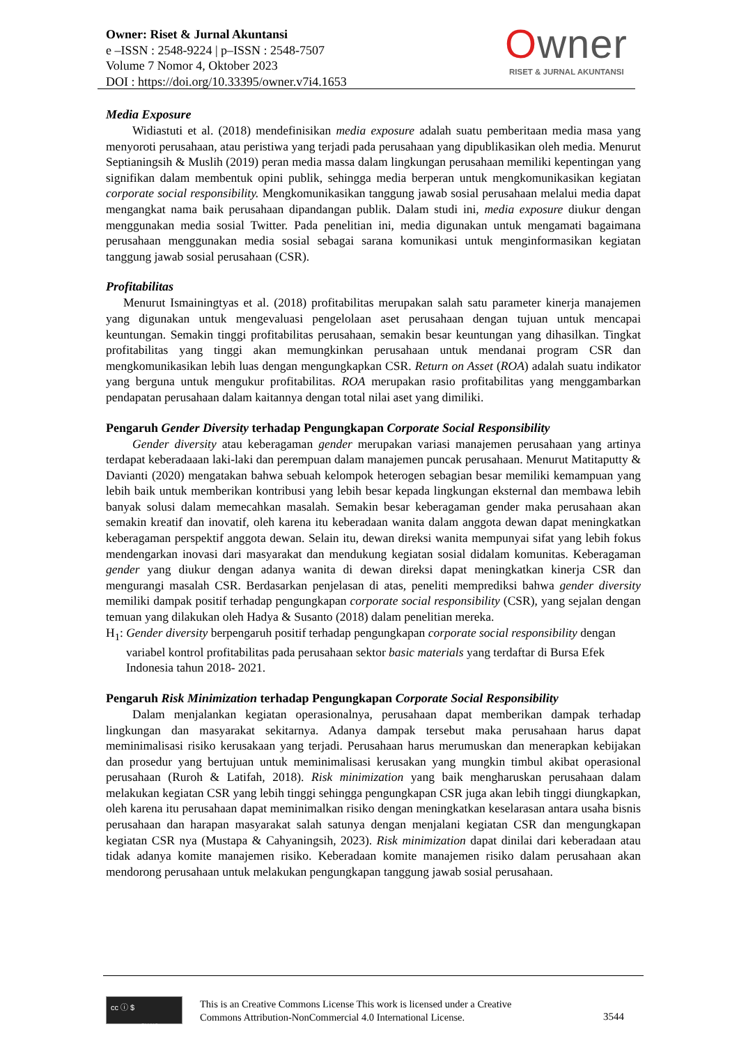Owner: Riset & Jurnal Akuntansi
e –ISSN : 2548-9224 | p–ISSN : 2548-7507
Volume 7 Nomor 4, Oktober 2023
DOI : https://doi.org/10.33395/owner.v7i4.1653
Owner
RISET & JURNAL AKUNTANSI
Media Exposure
Widiastuti et al. (2018) mendefinisikan media exposure adalah suatu pemberitaan media masa yang menyoroti perusahaan, atau peristiwa yang terjadi pada perusahaan yang dipublikasikan oleh media. Menurut Septianingsih & Muslih (2019) peran media massa dalam lingkungan perusahaan memiliki kepentingan yang signifikan dalam membentuk opini publik, sehingga media berperan untuk mengkomunikasikan kegiatan corporate social responsibility. Mengkomunikasikan tanggung jawab sosial perusahaan melalui media dapat mengangkat nama baik perusahaan dipandangan publik. Dalam studi ini, media exposure diukur dengan menggunakan media sosial Twitter. Pada penelitian ini, media digunakan untuk mengamati bagaimana perusahaan menggunakan media sosial sebagai sarana komunikasi untuk menginformasikan kegiatan tanggung jawab sosial perusahaan (CSR).
Profitabilitas
Menurut Ismainingtyas et al. (2018) profitabilitas merupakan salah satu parameter kinerja manajemen yang digunakan untuk mengevaluasi pengelolaan aset perusahaan dengan tujuan untuk mencapai keuntungan. Semakin tinggi profitabilitas perusahaan, semakin besar keuntungan yang dihasilkan. Tingkat profitabilitas yang tinggi akan memungkinkan perusahaan untuk mendanai program CSR dan mengkomunikasikan lebih luas dengan mengungkapkan CSR. Return on Asset (ROA) adalah suatu indikator yang berguna untuk mengukur profitabilitas. ROA merupakan rasio profitabilitas yang menggambarkan pendapatan perusahaan dalam kaitannya dengan total nilai aset yang dimiliki.
Pengaruh Gender Diversity terhadap Pengungkapan Corporate Social Responsibility
Gender diversity atau keberagaman gender merupakan variasi manajemen perusahaan yang artinya terdapat keberadaaan laki-laki dan perempuan dalam manajemen puncak perusahaan. Menurut Matitaputty & Davianti (2020) mengatakan bahwa sebuah kelompok heterogen sebagian besar memiliki kemampuan yang lebih baik untuk memberikan kontribusi yang lebih besar kepada lingkungan eksternal dan membawa lebih banyak solusi dalam memecahkan masalah. Semakin besar keberagaman gender maka perusahaan akan semakin kreatif dan inovatif, oleh karena itu keberadaan wanita dalam anggota dewan dapat meningkatkan keberagaman perspektif anggota dewan. Selain itu, dewan direksi wanita mempunyai sifat yang lebih fokus mendengarkan inovasi dari masyarakat dan mendukung kegiatan sosial didalam komunitas. Keberagaman gender yang diukur dengan adanya wanita di dewan direksi dapat meningkatkan kinerja CSR dan mengurangi masalah CSR. Berdasarkan penjelasan di atas, peneliti memprediksi bahwa gender diversity memiliki dampak positif terhadap pengungkapan corporate social responsibility (CSR), yang sejalan dengan temuan yang dilakukan oleh Hadya & Susanto (2018) dalam penelitian mereka.
H<sub>1</sub>: Gender diversity berpengaruh positif terhadap pengungkapan corporate social responsibility dengan variabel kontrol profitabilitas pada perusahaan sektor basic materials yang terdaftar di Bursa Efek Indonesia tahun 2018- 2021.
Pengaruh Risk Minimization terhadap Pengungkapan Corporate Social Responsibility
Dalam menjalankan kegiatan operasionalnya, perusahaan dapat memberikan dampak terhadap lingkungan dan masyarakat sekitarnya. Adanya dampak tersebut maka perusahaan harus dapat meminimalisasi risiko kerusakaan yang terjadi. Perusahaan harus merumuskan dan menerapkan kebijakan dan prosedur yang bertujuan untuk meminimalisasi kerusakan yang mungkin timbul akibat operasional perusahaan (Ruroh & Latifah, 2018). Risk minimization yang baik mengharuskan perusahaan dalam melakukan kegiatan CSR yang lebih tinggi sehingga pengungkapan CSR juga akan lebih tinggi diungkapkan, oleh karena itu perusahaan dapat meminimalkan risiko dengan meningkatkan keselarasan antara usaha bisnis perusahaan dan harapan masyarakat salah satunya dengan menjalani kegiatan CSR dan mengungkapan kegiatan CSR nya (Mustapa & Cahyaningsih, 2023). Risk minimization dapat dinilai dari keberadaan atau tidak adanya komite manajemen risiko. Keberadaan komite manajemen risiko dalam perusahaan akan mendorong perusahaan untuk melakukan pengungkapan tanggung jawab sosial perusahaan.
cc ⓘ $
BY NC
This is an Creative Commons License This work is licensed under a Creative
Commons Attribution-NonCommercial 4.0 International License.
3544